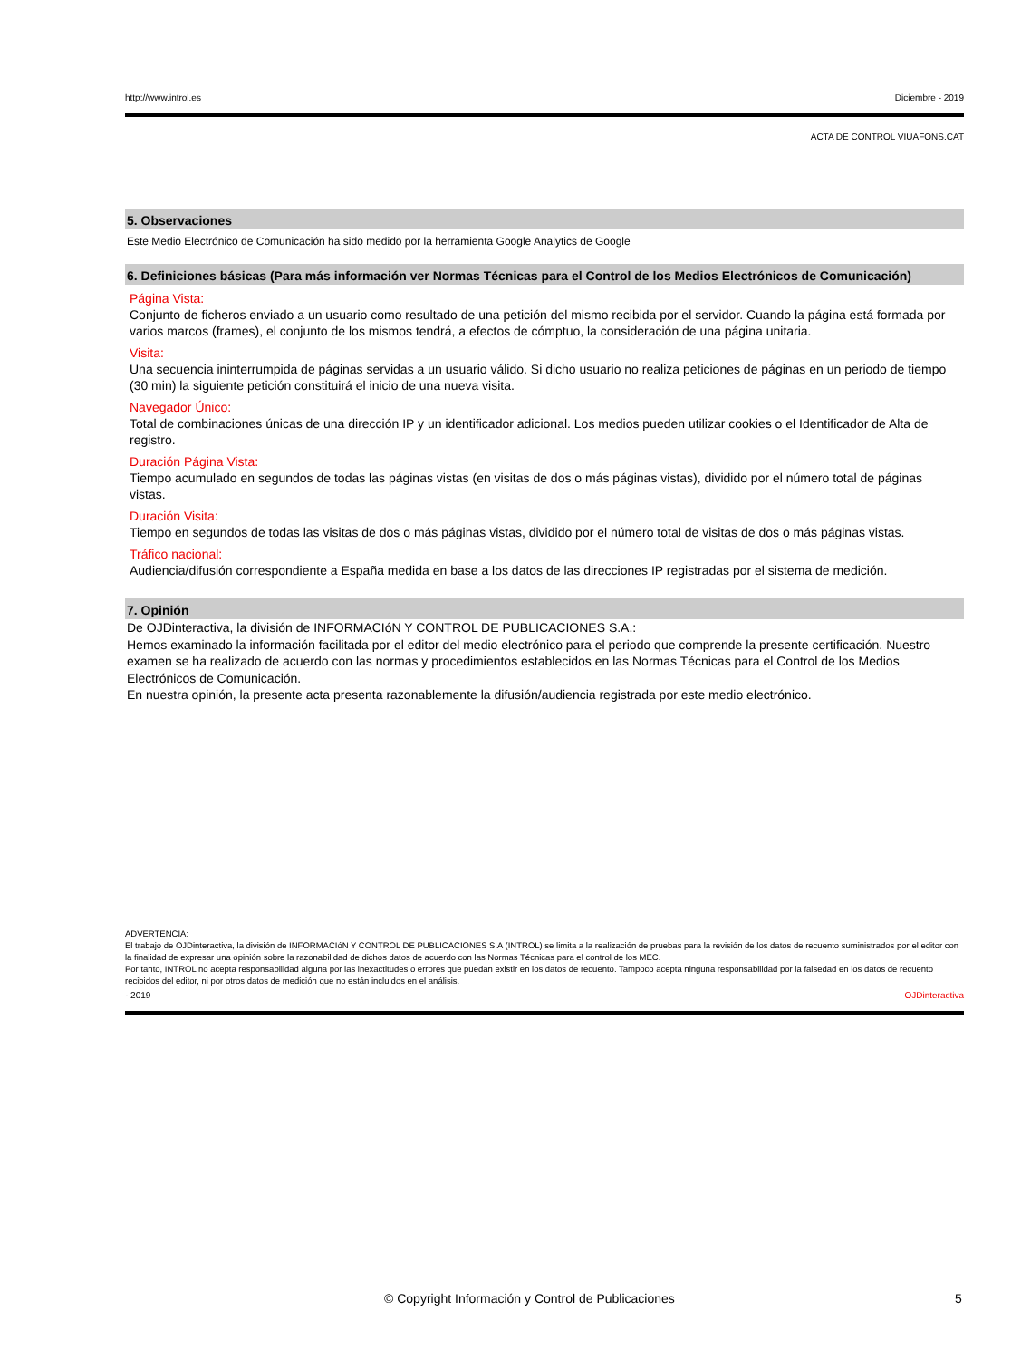http://www.introl.es Diciembre - 2019
ACTA DE CONTROL VIUAFONS.CAT
5. Observaciones
Este Medio Electrónico de Comunicación ha sido medido por la herramienta Google Analytics de Google
6. Definiciones básicas (Para más información ver Normas Técnicas para el Control de los Medios Electrónicos de Comunicación)
Página Vista:
Conjunto de ficheros enviado a un usuario como resultado de una petición del mismo recibida por el servidor. Cuando la página está formada por varios marcos (frames), el conjunto de los mismos tendrá, a efectos de cómptuo, la consideración de una página unitaria.
Visita:
Una secuencia ininterrumpida de páginas servidas a un usuario válido. Si dicho usuario no realiza peticiones de páginas en un periodo de tiempo (30 min) la siguiente petición constituirá el inicio de una nueva visita.
Navegador Único:
Total de combinaciones únicas de una dirección IP y un identificador adicional. Los medios pueden utilizar cookies o el Identificador de Alta de registro.
Duración Página Vista:
Tiempo acumulado en segundos de todas las páginas vistas (en visitas de dos o más páginas vistas), dividido por el número total de páginas vistas.
Duración Visita:
Tiempo en segundos de todas las visitas de dos o más páginas vistas, dividido por el número total de visitas de dos o más páginas vistas.
Tráfico nacional:
Audiencia/difusión correspondiente a España medida en base a los datos de las direcciones IP registradas por el sistema de medición.
7. Opinión
De OJDinteractiva, la división de INFORMACIóN Y CONTROL DE PUBLICACIONES S.A.:
Hemos examinado la información facilitada por el editor del medio electrónico para el periodo que comprende la presente certificación. Nuestro examen se ha realizado de acuerdo con las normas y procedimientos establecidos en las Normas Técnicas para el Control de los Medios Electrónicos de Comunicación.
En nuestra opinión, la presente acta presenta razonablemente la difusión/audiencia registrada por este medio electrónico.
ADVERTENCIA:
El trabajo de OJDinteractiva, la división de INFORMACIóN Y CONTROL DE PUBLICACIONES S.A (INTROL) se limita a la realización de pruebas para la revisión de los datos de recuento suministrados por el editor con la finalidad de expresar una opinión sobre la razonabilidad de dichos datos de acuerdo con las Normas Técnicas para el control de los MEC.
Por tanto, INTROL no acepta responsabilidad alguna por las inexactitudes o errores que puedan existir en los datos de recuento. Tampoco acepta ninguna responsabilidad por la falsedad en los datos de recuento recibidos del editor, ni por otros datos de medición que no están incluidos en el análisis.
- 2019 OJDinteractiva
© Copyright Información y Control de Publicaciones 5